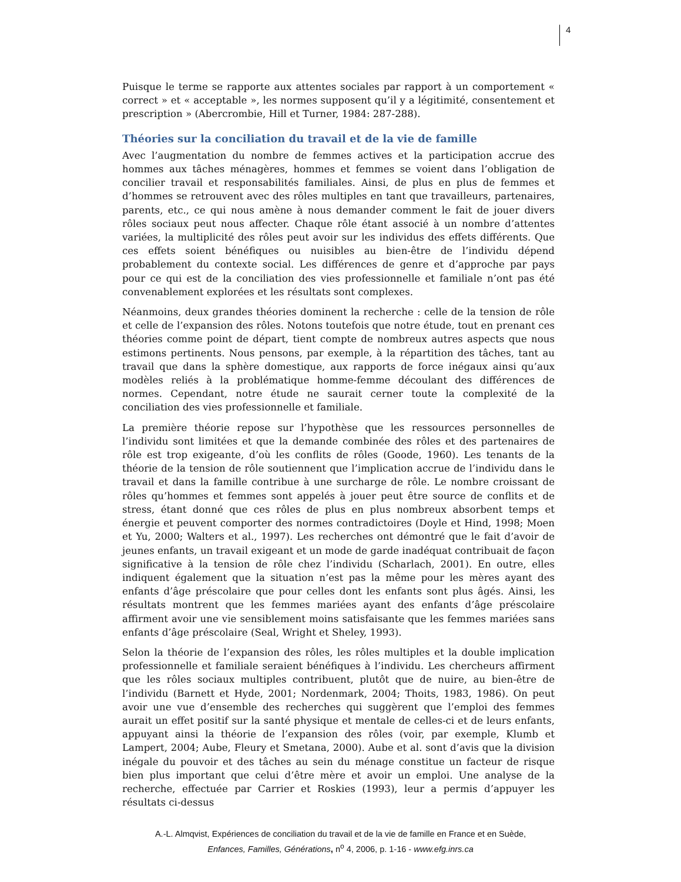4
Puisque le terme se rapporte aux attentes sociales par rapport à un comportement « correct » et « acceptable », les normes supposent qu’il y a légitimité, consentement et prescription » (Abercrombie, Hill et Turner, 1984: 287-288).
Théories sur la conciliation du travail et de la vie de famille
Avec l’augmentation du nombre de femmes actives et la participation accrue des hommes aux tâches ménagères, hommes et femmes se voient dans l’obligation de concilier travail et responsabilités familiales. Ainsi, de plus en plus de femmes et d’hommes se retrouvent avec des rôles multiples en tant que travailleurs, partenaires, parents, etc., ce qui nous amène à nous demander comment le fait de jouer divers rôles sociaux peut nous affecter. Chaque rôle étant associé à un nombre d’attentes variées, la multiplicité des rôles peut avoir sur les individus des effets différents. Que ces effets soient bénéfiques ou nuisibles au bien-être de l’individu dépend probablement du contexte social. Les différences de genre et d’approche par pays pour ce qui est de la conciliation des vies professionnelle et familiale n’ont pas été convenablement explorées et les résultats sont complexes.
Néanmoins, deux grandes théories dominent la recherche : celle de la tension de rôle et celle de l’expansion des rôles. Notons toutefois que notre étude, tout en prenant ces théories comme point de départ, tient compte de nombreux autres aspects que nous estimons pertinents. Nous pensons, par exemple, à la répartition des tâches, tant au travail que dans la sphère domestique, aux rapports de force inégaux ainsi qu’aux modèles reliés à la problématique homme-femme découlant des différences de normes. Cependant, notre étude ne saurait cerner toute la complexité de la conciliation des vies professionnelle et familiale.
La première théorie repose sur l’hypothèse que les ressources personnelles de l’individu sont limitées et que la demande combinée des rôles et des partenaires de rôle est trop exigeante, d’où les conflits de rôles (Goode, 1960). Les tenants de la théorie de la tension de rôle soutiennent que l’implication accrue de l’individu dans le travail et dans la famille contribue à une surcharge de rôle. Le nombre croissant de rôles qu’hommes et femmes sont appelés à jouer peut être source de conflits et de stress, étant donné que ces rôles de plus en plus nombreux absorbent temps et énergie et peuvent comporter des normes contradictoires (Doyle et Hind, 1998; Moen et Yu, 2000; Walters et al., 1997). Les recherches ont démontré que le fait d’avoir de jeunes enfants, un travail exigeant et un mode de garde inadéquat contribuait de façon significative à la tension de rôle chez l’individu (Scharlach, 2001). En outre, elles indiquent également que la situation n’est pas la même pour les mères ayant des enfants d’âge préscolaire que pour celles dont les enfants sont plus âgés. Ainsi, les résultats montrent que les femmes mariées ayant des enfants d’âge préscolaire affirment avoir une vie sensiblement moins satisfaisante que les femmes mariées sans enfants d’âge préscolaire (Seal, Wright et Sheley, 1993).
Selon la théorie de l’expansion des rôles, les rôles multiples et la double implication professionnelle et familiale seraient bénéfiques à l’individu. Les chercheurs affirment que les rôles sociaux multiples contribuent, plutôt que de nuire, au bien-être de l’individu (Barnett et Hyde, 2001; Nordenmark, 2004; Thoits, 1983, 1986). On peut avoir une vue d’ensemble des recherches qui suggèrent que l’emploi des femmes aurait un effet positif sur la santé physique et mentale de celles-ci et de leurs enfants, appuyant ainsi la théorie de l’expansion des rôles (voir, par exemple, Klumb et Lampert, 2004; Aube, Fleury et Smetana, 2000). Aube et al. sont d’avis que la division inégale du pouvoir et des tâches au sein du ménage constitue un facteur de risque bien plus important que celui d’être mère et avoir un emploi. Une analyse de la recherche, effectuée par Carrier et Roskies (1993), leur a permis d’appuyer les résultats ci-dessus
A.-L. Almqvist, Expériences de conciliation du travail et de la vie de famille en France et en Suède,
Enfances, Familles, Générations, n<sup>o</sup> 4, 2006, p. 1-16 - www.efg.inrs.ca